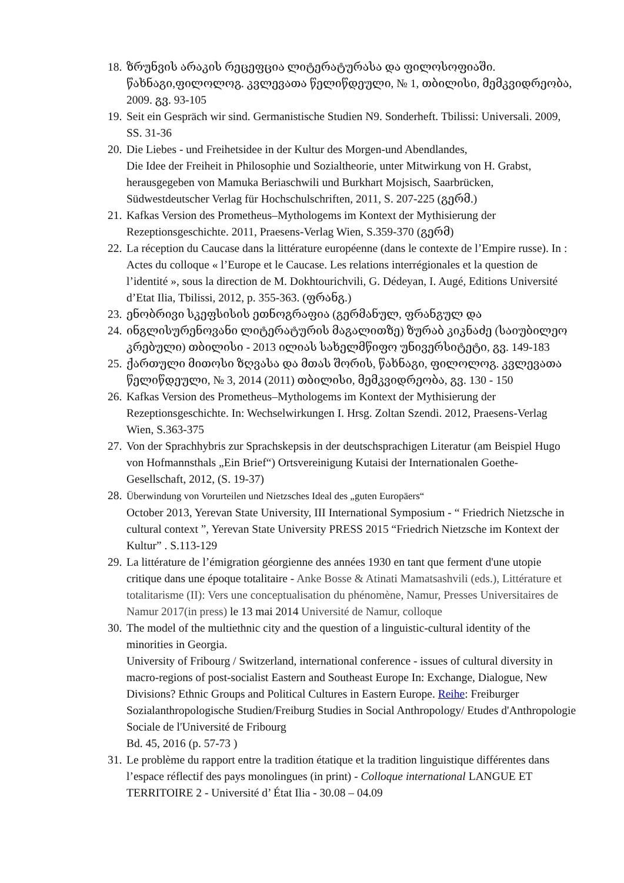18. ზრუნვის არაკის რეცეფცია ლიტერატურასა და ფილოსოფიაში. წახნაგი,ფილოლოგ. კვლევათა წელიწდეული, № 1, თბილისი, მემკვიდრეობა, 2009. გვ. 93-105
19. Seit ein Gespräch wir sind. Germanistische Studien N9. Sonderheft. Tbilissi: Universali. 2009, SS. 31-36
20. Die Liebes - und Freihetsidee in der Kultur des Morgen-und Abendlandes,
Die Idee der Freiheit in Philosophie und Sozialtheorie, unter Mitwirkung von H. Grabst, herausgegeben von Mamuka Beriaschwili und Burkhart Mojsisch, Saarbrücken, Südwestdeutscher Verlag für Hochschulschriften, 2011, S. 207-225 (გერმ.)
21. Kafkas Version des Prometheus–Mythologems im Kontext der Mythisierung der Rezeptionsgeschichte. 2011, Praesens-Verlag Wien, S.359-370 (გერმ)
22. La réception du Caucase dans la littérature européenne (dans le contexte de l’Empire russe). In : Actes du colloque « l’Europe et le Caucase. Les relations interrégionales et la question de l’identité », sous la direction de M. Dokhtourichvili, G. Dédeyan, I. Augé, Editions Université d’Etat Ilia, Tbilissi, 2012, p. 355-363. (ფრანგ.)
23. ენობრივი სკეფსისის ეთნოგრაფია (გერმანულ, ფრანგულ და
24. ინგლისურენოვანი ლიტერატურის მაგალითზე) ზურაბ კიკნაძე (საიუბილეო კრებული) თბილისი - 2013 ილიას სახელმწიფო უნივერსიტეტი, გვ. 149-183
25. ქართული მითოსი ზღვასა და მთას შორის, წახნაგი, ფილოლოგ. კვლევათა წელიწდეული, № 3, 2014 (2011) თბილისი, მემკვიდრეობა, გვ. 130 - 150
26. Kafkas Version des Prometheus–Mythologems im Kontext der Mythisierung der Rezeptionsgeschichte. In: Wechselwirkungen I. Hrsg. Zoltan Szendi. 2012, Praesens-Verlag Wien, S.363-375
27. Von der Sprachhybris zur Sprachskepsis in der deutschsprachigen Literatur (am Beispiel Hugo von Hofmannsthals „Ein Brief“) Ortsvereinigung Kutaisi der Internationalen Goethe-Gesellschaft, 2012, (S. 19-37)
28. Überwindung von Vorurteilen und Nietzsches Ideal des „guten Europäers“
October 2013, Yerevan State University, III International Symposium - “ Friedrich Nietzsche in cultural context ”, Yerevan State University PRESS 2015 “Friedrich Nietzsche im Kontext der Kultur” . S.113-129
29. La littérature de l’émigration géorgienne des années 1930 en tant que ferment d'une utopie critique dans une époque totalitaire - Anke Bosse & Atinati Mamatsashvili (eds.), Littérature et totalitarisme (II): Vers une conceptualisation du phénomène, Namur, Presses Universitaires de Namur 2017(in press) le 13 mai 2014 Université de Namur, colloque
30. The model of the multiethnic city and the question of a linguistic-cultural identity of the minorities in Georgia.
University of Fribourg / Switzerland, international conference - issues of cultural diversity in macro-regions of post-socialist Eastern and Southeast Europe In: Exchange, Dialogue, New Divisions? Ethnic Groups and Political Cultures in Eastern Europe. Reihe: Freiburger Sozialanthropologische Studien/Freiburg Studies in Social Anthropology/ Etudes d'Anthropologie Sociale de l'Université de Fribourg
Bd. 45, 2016 (p. 57-73 )
31. Le problème du rapport entre la tradition étatique et la tradition linguistique différentes dans l’espace réflectif des pays monolingues (in print) - Colloque international LANGUE ET TERRITOIRE 2 - Université d’ État Ilia - 30.08 – 04.09